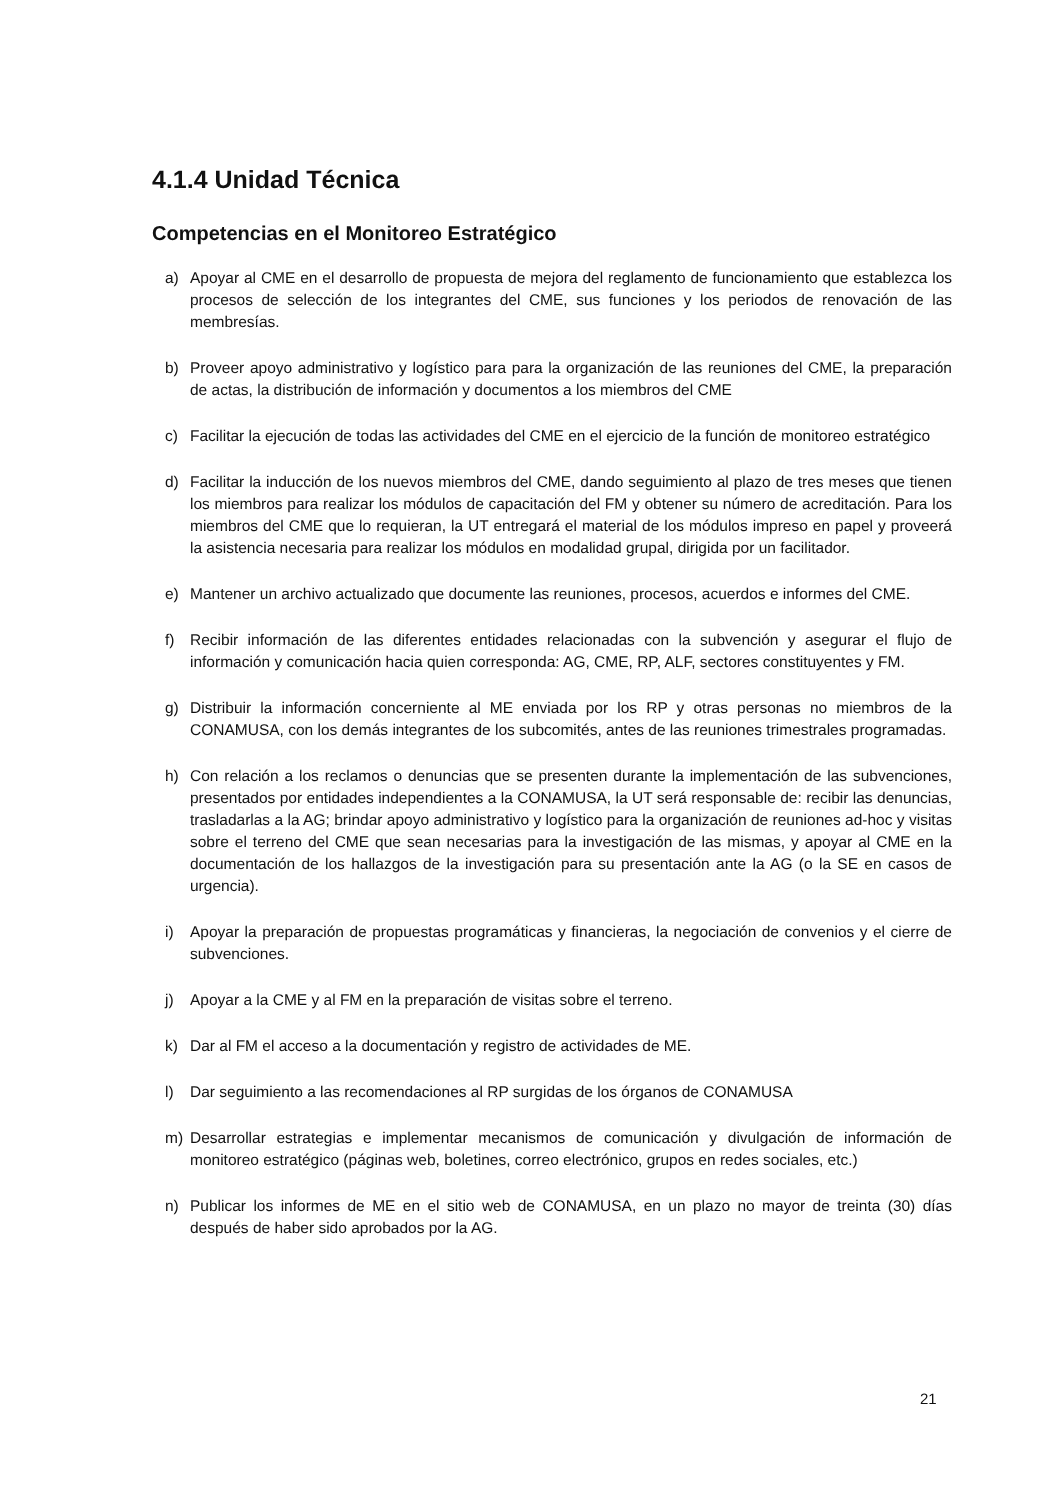4.1.4 Unidad Técnica
Competencias en el Monitoreo Estratégico
a) Apoyar al CME en el desarrollo de propuesta de mejora del reglamento de funcionamiento que establezca los procesos de selección de los integrantes del CME, sus funciones y los periodos de renovación de las membresías.
b) Proveer apoyo administrativo y logístico para para la organización de las reuniones del CME, la preparación de actas, la distribución de información y documentos a los miembros del CME
c) Facilitar la ejecución de todas las actividades del CME en el ejercicio de la función de monitoreo estratégico
d) Facilitar la inducción de los nuevos miembros del CME, dando seguimiento al plazo de tres meses que tienen los miembros para realizar los módulos de capacitación del FM y obtener su número de acreditación. Para los miembros del CME que lo requieran, la UT entregará el material de los módulos impreso en papel y proveerá la asistencia necesaria para realizar los módulos en modalidad grupal, dirigida por un facilitador.
e) Mantener un archivo actualizado que documente las reuniones, procesos, acuerdos e informes del CME.
f) Recibir información de las diferentes entidades relacionadas con la subvención y asegurar el flujo de información y comunicación hacia quien corresponda: AG, CME, RP, ALF, sectores constituyentes y FM.
g) Distribuir la información concerniente al ME enviada por los RP y otras personas no miembros de la CONAMUSA, con los demás integrantes de los subcomités, antes de las reuniones trimestrales programadas.
h) Con relación a los reclamos o denuncias que se presenten durante la implementación de las subvenciones, presentados por entidades independientes a la CONAMUSA, la UT será responsable de: recibir las denuncias, trasladarlas a la AG; brindar apoyo administrativo y logístico para la organización de reuniones ad-hoc y visitas sobre el terreno del CME que sean necesarias para la investigación de las mismas, y apoyar al CME en la documentación de los hallazgos de la investigación para su presentación ante la AG (o la SE en casos de urgencia).
i) Apoyar la preparación de propuestas programáticas y financieras, la negociación de convenios y el cierre de subvenciones.
j) Apoyar a la CME y al FM en la preparación de visitas sobre el terreno.
k) Dar al FM el acceso a la documentación y registro de actividades de ME.
l) Dar seguimiento a las recomendaciones al RP surgidas de los órganos de CONAMUSA
m) Desarrollar estrategias e implementar mecanismos de comunicación y divulgación de información de monitoreo estratégico (páginas web, boletines, correo electrónico, grupos en redes sociales, etc.)
n) Publicar los informes de ME en el sitio web de CONAMUSA, en un plazo no mayor de treinta (30) días después de haber sido aprobados por la AG.
21